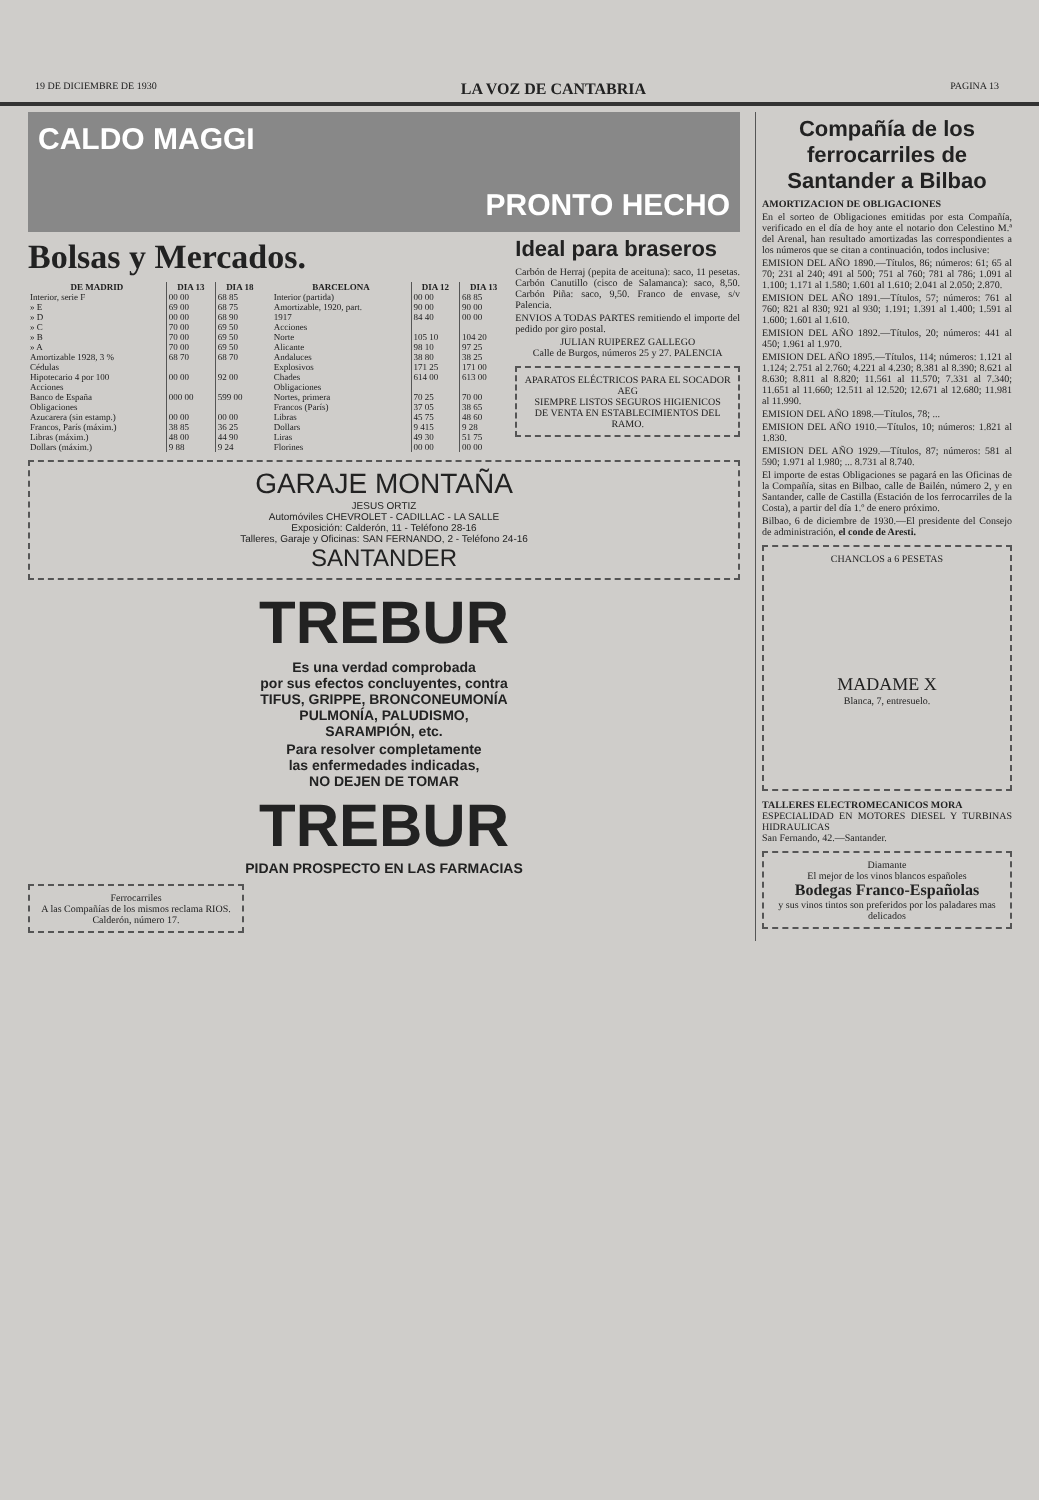19 DE DICIEMBRE DE 1930 LA VOZ DE CANTABRIA PAGINA 13
CALDO MAGGI
PRONTO HECHO
Bolsas y Mercados.
| DE MADRID | DIA 13 | DIA 18 |
| --- | --- | --- |
| Interior, serie F | 00 00 | 68 85 |
| » E | 69 00 | 68 75 |
| » D | 00 00 | 68 90 |
| » C | 70 00 | 69 50 |
| » B | 70 00 | 69 50 |
| » A | 70 00 | 69 50 |
| Amortizable 1928, 3 % | 68 70 | 68 70 |
| Cédulas | | |
| Hipotecario 4 por 100 | 00 00 | 92 00 |
| Acciones | | |
| Banco de España | 000 00 | 599 00 |
| Obligaciones | | |
| Azucarera (sin estamp.) | 00 00 | 00 00 |
| Francos, París (máxim.) | 38 85 | 36 25 |
| Libras (máxim.) | 48 00 | 44 90 |
| Dollars (máxim.) | 9 88 | 9 24 |
| BARCELONA | DIA 12 | DIA 13 |
| --- | --- | --- |
| Interior (partida) | 00 00 | 68 85 |
| Amortizable, 1920, part. | 90 00 | 90 00 |
| 1917 | 84 40 | 00 00 |
| Acciones | | |
| Norte | 105 10 | 104 20 |
| Alicante | 98 10 | 97 25 |
| Andaluces | 38 80 | 38 25 |
| Explosivos | 171 25 | 171 00 |
| Chades | 614 00 | 613 00 |
| Obligaciones | | |
| Nortes, primera | 70 25 | 70 00 |
| Francos (París) | 37 05 | 38 65 |
| Libras | 45 75 | 48 60 |
| Dollars | 9 415 | 9 28 |
| Liras | 49 30 | 51 75 |
| Florines | 00 00 | 00 00 |
Ideal para braseros
Carbón de Herraj (pepita de aceituna): saco, 11 pesetas. Carbón Canutillo (cisco de Salamanca): saco, 8,50. Carbón Piña: saco, 9,50. Franco de envase, s/v Palencia.
ENVIOS A TODAS PARTES remitiendo el importe del pedido por giro postal.
JULIAN RUIPEREZ GALLEGO
Calle de Burgos, números 25 y 27. PALENCIA
APARATOS ELÉCTRICOS PARA EL SOCADOR
AEG
SIEMPRE LISTOS SEGUROS HIGIENICOS
DE VENTA EN ESTABLECIMIENTOS DEL RAMO.
GARAJE MONTAÑA
JESUS ORTIZ
Automóviles CHEVROLET - CADILLAC - LA SALLE
Exposición: Calderón, 11 - Teléfono 28-16
Talleres, Garaje y Oficinas: SAN FERNANDO, 2 - Teléfono 24-16
SANTANDER
TREBUR
Es una verdad comprobada
por sus efectos concluyentes, contra
TIFUS, GRIPPE, BRONCONEUMONÍA
PULMONÍA, PALUDISMO,
SARAMPIÓN, etc.
Para resolver completamente
las enfermedades indicadas,
NO DEJEN DE TOMAR
TREBUR
PIDAN PROSPECTO EN LAS FARMACIAS
Ferrocarriles
A las Compañías de los mismos reclama RIOS. Calderón, número 17.
Compañía de los ferrocarriles de Santander a Bilbao
AMORTIZACION DE OBLIGACIONES
En el sorteo de Obligaciones emitidas por esta Compañía, verificado en el día de hoy ante el notario don Celestino M.ª del Arenal, han resultado amortizadas las correspondientes a los números que se citan a continuación, todos inclusive:
EMISION DEL AÑO 1890.—Títulos, 86; números: 61; 65 al 70; 231 al 240; 491 al 500; 751 al 760; 781 al 786; 1.091 al 1.100; 1.171 al 1.580; 1.601 al 1.610; 2.041 al 2.050; 2.870.
EMISION DEL AÑO 1891.—Títulos, 57; números: 761 al 760; 821 al 830; 921 al 930; 1.191; 1.391 al 1.400; 1.591 al 1.600; 1.601 al 1.610.
EMISION DEL AÑO 1892.—Títulos, 20; números: 441 al 450; 1.961 al 1.970.
EMISION DEL AÑO 1895.—Títulos, 114; números: 1.121 al 1.124; 2.751 al 2.760; 4.221 al 4.230; 8.381 al 8.390; 8.621 al 8.630; 8.811 al 8.820; 11.561 al 11.570; 7.331 al 7.340; 11.651 al 11.660; 12.511 al 12.520; 12.671 al 12.680; 11.981 al 11.990.
EMISION DEL AÑO 1898.—Títulos, 78; ...
EMISION DEL AÑO 1910.—Títulos, 10; números: 1.821 al 1.830.
EMISION DEL AÑO 1929.—Títulos, 87; números: 581 al 590; 1.971 al 1.980; ... 8.731 al 8.740.
El importe de estas Obligaciones se pagará en las Oficinas de la Compañía, sitas en Bilbao, calle de Bailén, número 2, y en Santander, calle de Castilla (Estación de los ferrocarriles de la Costa), a partir del día 1.º de enero próximo.
Bilbao, 6 de diciembre de 1930.—El presidente del Consejo de administración, el conde de Aresti.
CHANCLOS a 6 PESETAS
MADAME X
Blanca, 7, entresuelo.
TALLERES ELECTROMECANICOS MORA
ESPECIALIDAD EN MOTORES DIESEL Y TURBINAS HIDRAULICAS
San Fernando, 42.—Santander.
Diamante
El mejor de los vinos blancos españoles
Bodegas Franco-Españolas
y sus vinos tintos son preferidos por los paladares mas delicados